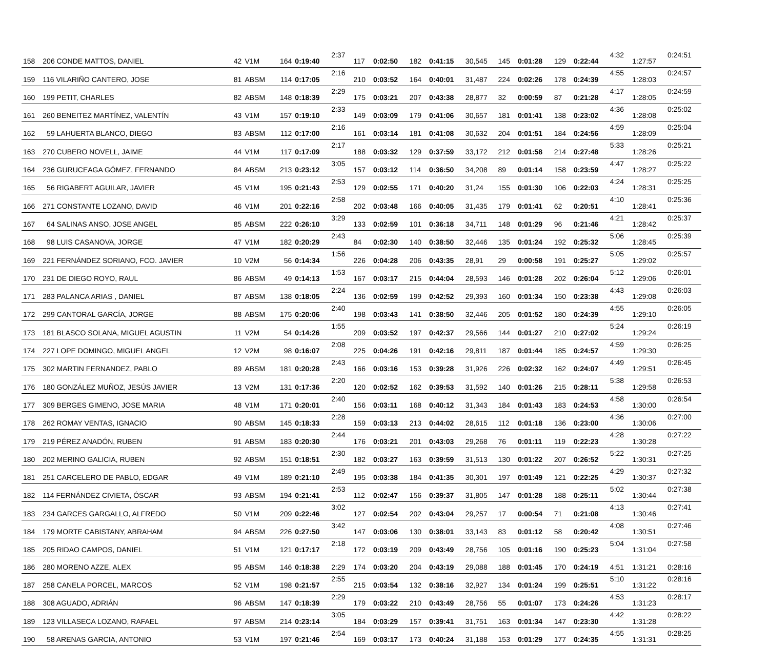| 158 | 206 CONDE MATTOS, DANIEL | 42 | V1M | 164 | 0:19:40 | 2:37 | 117 | 0:02:50 | 182 | 0:41:15 | 30,545 | 145 | 0:01:28 | 129 | 0:22:44 | 4:32 | 1:27:57 | 0:24:51 |
| 159 | 116 VILARIÑO CANTERO, JOSE | 81 | ABSM | 114 | 0:17:05 | 2:16 | 210 | 0:03:52 | 164 | 0:40:01 | 31,487 | 224 | 0:02:26 | 178 | 0:24:39 | 4:55 | 1:28:03 | 0:24:57 |
| 160 | 199 PETIT, CHARLES | 82 | ABSM | 148 | 0:18:39 | 2:29 | 175 | 0:03:21 | 207 | 0:43:38 | 28,877 | 32 | 0:00:59 | 87 | 0:21:28 | 4:17 | 1:28:05 | 0:24:59 |
| 161 | 260 BENEITEZ MARTÍNEZ, VALENTÍN | 43 | V1M | 157 | 0:19:10 | 2:33 | 149 | 0:03:09 | 179 | 0:41:06 | 30,657 | 181 | 0:01:41 | 138 | 0:23:02 | 4:36 | 1:28:08 | 0:25:02 |
| 162 | 59 LAHUERTA BLANCO, DIEGO | 83 | ABSM | 112 | 0:17:00 | 2:16 | 161 | 0:03:14 | 181 | 0:41:08 | 30,632 | 204 | 0:01:51 | 184 | 0:24:56 | 4:59 | 1:28:09 | 0:25:04 |
| 163 | 270 CUBERO NOVELL, JAIME | 44 | V1M | 117 | 0:17:09 | 2:17 | 188 | 0:03:32 | 129 | 0:37:59 | 33,172 | 212 | 0:01:58 | 214 | 0:27:48 | 5:33 | 1:28:26 | 0:25:21 |
| 164 | 236 GURUCEAGA GÓMEZ, FERNANDO | 84 | ABSM | 213 | 0:23:12 | 3:05 | 157 | 0:03:12 | 114 | 0:36:50 | 34,208 | 89 | 0:01:14 | 158 | 0:23:59 | 4:47 | 1:28:27 | 0:25:22 |
| 165 | 56 RIGABERT AGUILAR, JAVIER | 45 | V1M | 195 | 0:21:43 | 2:53 | 129 | 0:02:55 | 171 | 0:40:20 | 31,24 | 155 | 0:01:30 | 106 | 0:22:03 | 4:24 | 1:28:31 | 0:25:25 |
| 166 | 271 CONSTANTE LOZANO, DAVID | 46 | V1M | 201 | 0:22:16 | 2:58 | 202 | 0:03:48 | 166 | 0:40:05 | 31,435 | 179 | 0:01:41 | 62 | 0:20:51 | 4:10 | 1:28:41 | 0:25:36 |
| 167 | 64 SALINAS ANSO, JOSE ANGEL | 85 | ABSM | 222 | 0:26:10 | 3:29 | 133 | 0:02:59 | 101 | 0:36:18 | 34,711 | 148 | 0:01:29 | 96 | 0:21:46 | 4:21 | 1:28:42 | 0:25:37 |
| 168 | 98 LUIS CASANOVA, JORGE | 47 | V1M | 182 | 0:20:29 | 2:43 | 84 | 0:02:30 | 140 | 0:38:50 | 32,446 | 135 | 0:01:24 | 192 | 0:25:32 | 5:06 | 1:28:45 | 0:25:39 |
| 169 | 221 FERNÁNDEZ SORIANO, FCO. JAVIER | 10 | V2M | 56 | 0:14:34 | 1:56 | 226 | 0:04:28 | 206 | 0:43:35 | 28,91 | 29 | 0:00:58 | 191 | 0:25:27 | 5:05 | 1:29:02 | 0:25:57 |
| 170 | 231 DE DIEGO ROYO, RAUL | 86 | ABSM | 49 | 0:14:13 | 1:53 | 167 | 0:03:17 | 215 | 0:44:04 | 28,593 | 146 | 0:01:28 | 202 | 0:26:04 | 5:12 | 1:29:06 | 0:26:01 |
| 171 | 283 PALANCA ARIAS , DANIEL | 87 | ABSM | 138 | 0:18:05 | 2:24 | 136 | 0:02:59 | 199 | 0:42:52 | 29,393 | 160 | 0:01:34 | 150 | 0:23:38 | 4:43 | 1:29:08 | 0:26:03 |
| 172 | 299 CANTORAL GARCÍA, JORGE | 88 | ABSM | 175 | 0:20:06 | 2:40 | 198 | 0:03:43 | 141 | 0:38:50 | 32,446 | 205 | 0:01:52 | 180 | 0:24:39 | 4:55 | 1:29:10 | 0:26:05 |
| 173 | 181 BLASCO SOLANA, MIGUEL AGUSTIN | 11 | V2M | 54 | 0:14:26 | 1:55 | 209 | 0:03:52 | 197 | 0:42:37 | 29,566 | 144 | 0:01:27 | 210 | 0:27:02 | 5:24 | 1:29:24 | 0:26:19 |
| 174 | 227 LOPE DOMINGO, MIGUEL ANGEL | 12 | V2M | 98 | 0:16:07 | 2:08 | 225 | 0:04:26 | 191 | 0:42:16 | 29,811 | 187 | 0:01:44 | 185 | 0:24:57 | 4:59 | 1:29:30 | 0:26:25 |
| 175 | 302 MARTIN FERNANDEZ, PABLO | 89 | ABSM | 181 | 0:20:28 | 2:43 | 166 | 0:03:16 | 153 | 0:39:28 | 31,926 | 226 | 0:02:32 | 162 | 0:24:07 | 4:49 | 1:29:51 | 0:26:45 |
| 176 | 180 GONZÁLEZ MUÑOZ, JESÚS JAVIER | 13 | V2M | 131 | 0:17:36 | 2:20 | 120 | 0:02:52 | 162 | 0:39:53 | 31,592 | 140 | 0:01:26 | 215 | 0:28:11 | 5:38 | 1:29:58 | 0:26:53 |
| 177 | 309 BERGES GIMENO, JOSE MARIA | 48 | V1M | 171 | 0:20:01 | 2:40 | 156 | 0:03:11 | 168 | 0:40:12 | 31,343 | 184 | 0:01:43 | 183 | 0:24:53 | 4:58 | 1:30:00 | 0:26:54 |
| 178 | 262 ROMAY VENTAS, IGNACIO | 90 | ABSM | 145 | 0:18:33 | 2:28 | 159 | 0:03:13 | 213 | 0:44:02 | 28,615 | 112 | 0:01:18 | 136 | 0:23:00 | 4:36 | 1:30:06 | 0:27:00 |
| 179 | 219 PÉREZ ANADÓN, RUBEN | 91 | ABSM | 183 | 0:20:30 | 2:44 | 176 | 0:03:21 | 201 | 0:43:03 | 29,268 | 76 | 0:01:11 | 119 | 0:22:23 | 4:28 | 1:30:28 | 0:27:22 |
| 180 | 202 MERINO GALICIA, RUBEN | 92 | ABSM | 151 | 0:18:51 | 2:30 | 182 | 0:03:27 | 163 | 0:39:59 | 31,513 | 130 | 0:01:22 | 207 | 0:26:52 | 5:22 | 1:30:31 | 0:27:25 |
| 181 | 251 CARCELERO DE PABLO, EDGAR | 49 | V1M | 189 | 0:21:10 | 2:49 | 195 | 0:03:38 | 184 | 0:41:35 | 30,301 | 197 | 0:01:49 | 121 | 0:22:25 | 4:29 | 1:30:37 | 0:27:32 |
| 182 | 114 FERNÁNDEZ CIVIETA, ÓSCAR | 93 | ABSM | 194 | 0:21:41 | 2:53 | 112 | 0:02:47 | 156 | 0:39:37 | 31,805 | 147 | 0:01:28 | 188 | 0:25:11 | 5:02 | 1:30:44 | 0:27:38 |
| 183 | 234 GARCES GARGALLO, ALFREDO | 50 | V1M | 209 | 0:22:46 | 3:02 | 127 | 0:02:54 | 202 | 0:43:04 | 29,257 | 17 | 0:00:54 | 71 | 0:21:08 | 4:13 | 1:30:46 | 0:27:41 |
| 184 | 179 MORTE CABISTANY, ABRAHAM | 94 | ABSM | 226 | 0:27:50 | 3:42 | 147 | 0:03:06 | 130 | 0:38:01 | 33,143 | 83 | 0:01:12 | 58 | 0:20:42 | 4:08 | 1:30:51 | 0:27:46 |
| 185 | 205 RIDAO CAMPOS, DANIEL | 51 | V1M | 121 | 0:17:17 | 2:18 | 172 | 0:03:19 | 209 | 0:43:49 | 28,756 | 105 | 0:01:16 | 190 | 0:25:23 | 5:04 | 1:31:04 | 0:27:58 |
| 186 | 280 MORENO AZZE, ALEX | 95 | ABSM | 146 | 0:18:38 | 2:29 | 174 | 0:03:20 | 204 | 0:43:19 | 29,088 | 188 | 0:01:45 | 170 | 0:24:19 | 4:51 | 1:31:21 | 0:28:16 |
| 187 | 258 CANELA PORCEL, MARCOS | 52 | V1M | 198 | 0:21:57 | 2:55 | 215 | 0:03:54 | 132 | 0:38:16 | 32,927 | 134 | 0:01:24 | 199 | 0:25:51 | 5:10 | 1:31:22 | 0:28:16 |
| 188 | 308 AGUADO, ADRIÁN | 96 | ABSM | 147 | 0:18:39 | 2:29 | 179 | 0:03:22 | 210 | 0:43:49 | 28,756 | 55 | 0:01:07 | 173 | 0:24:26 | 4:53 | 1:31:23 | 0:28:17 |
| 189 | 123 VILLASECA LOZANO, RAFAEL | 97 | ABSM | 214 | 0:23:14 | 3:05 | 184 | 0:03:29 | 157 | 0:39:41 | 31,751 | 163 | 0:01:34 | 147 | 0:23:30 | 4:42 | 1:31:28 | 0:28:22 |
| 190 | 58 ARENAS GARCIA, ANTONIO | 53 | V1M | 197 | 0:21:46 | 2:54 | 169 | 0:03:17 | 173 | 0:40:24 | 31,188 | 153 | 0:01:29 | 177 | 0:24:35 | 4:55 | 1:31:31 | 0:28:25 |